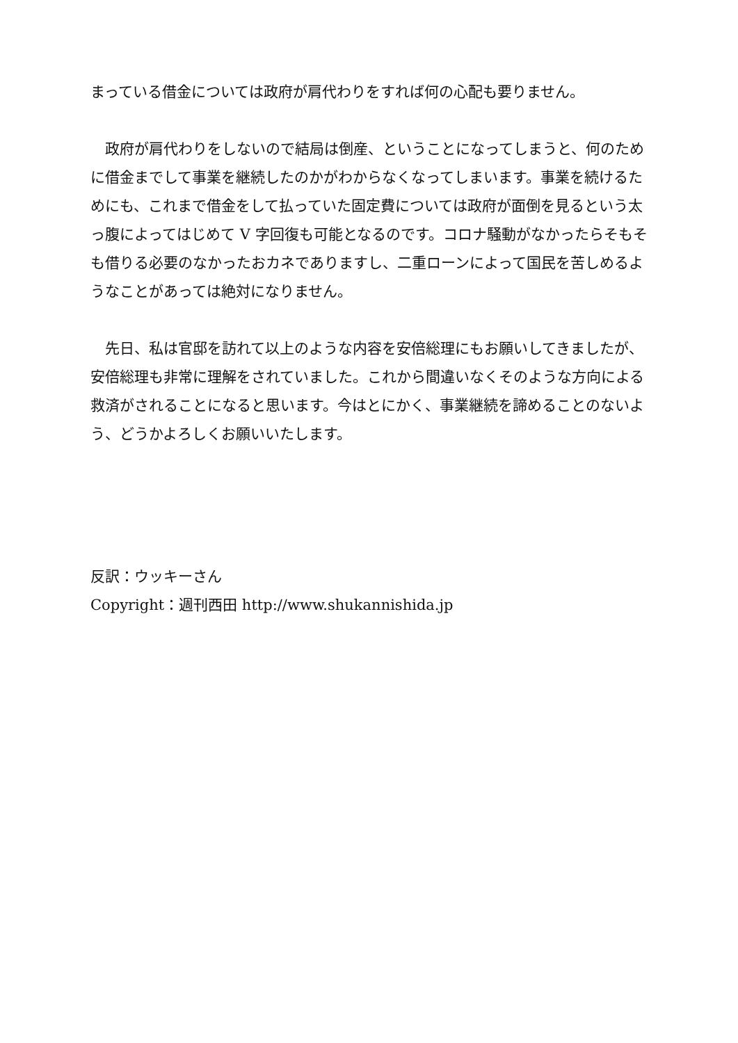まっている借金については政府が肩代わりをすれば何の心配も要りません。
　政府が肩代わりをしないので結局は倒産、ということになってしまうと、何のために借金までして事業を継続したのかがわからなくなってしまいます。事業を続けるためにも、これまで借金をして払っていた固定費については政府が面倒を見るという太っ腹によってはじめて V 字回復も可能となるのです。コロナ騒動がなかったらそもそも借りる必要のなかったおカネでありますし、二重ローンによって国民を苦しめるようなことがあっては絶対になりません。
　先日、私は官邸を訪れて以上のような内容を安倍総理にもお願いしてきましたが、安倍総理も非常に理解をされていました。これから間違いなくそのような方向による救済がされることになると思います。今はとにかく、事業継続を諦めることのないよう、どうかよろしくお願いいたします。
反訳：ウッキーさん
Copyright：週刊西田 http://www.shukannishida.jp